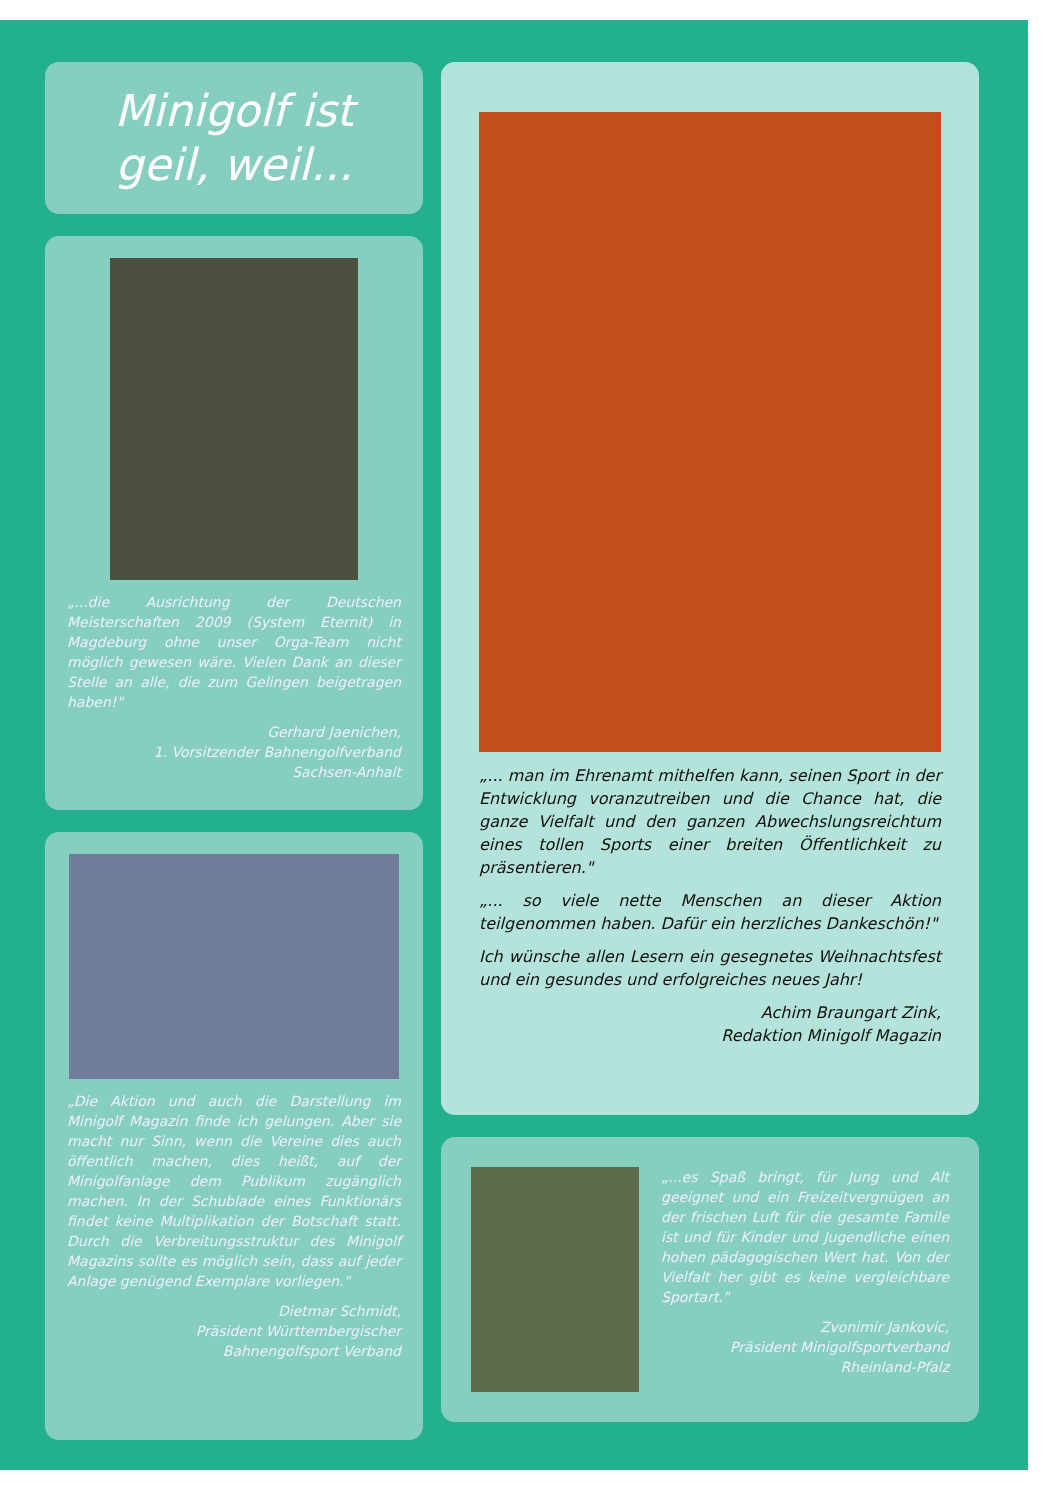Minigolf ist
geil, weil...
„...die Ausrichtung der Deutschen Meisterschaften 2009 (System Eternit) in Magdeburg ohne unser Orga-Team nicht möglich gewesen wäre. Vielen Dank an dieser Stelle an alle, die zum Gelingen beigetragen haben!"
Gerhard Jaenichen,
1. Vorsitzender Bahnengolfverband
Sachsen-Anhalt
„Die Aktion und auch die Darstellung im Minigolf Magazin finde ich gelungen. Aber sie macht nur Sinn, wenn die Vereine dies auch öffentlich machen, dies heißt, auf der Minigolfanlage dem Publikum zugänglich machen. In der Schublade eines Funktionärs findet keine Multiplikation der Botschaft statt. Durch die Verbreitungsstruktur des Minigolf Magazins sollte es möglich sein, dass auf jeder Anlage genügend Exemplare vorliegen."
Dietmar Schmidt,
Präsident Württembergischer
Bahnengolfsport Verband
„... man im Ehrenamt mithelfen kann, seinen Sport in der Entwicklung voranzutreiben und die Chance hat, die ganze Vielfalt und den ganzen Abwechslungsreichtum eines tollen Sports einer breiten Öffentlichkeit zu präsentieren."
„... so viele nette Menschen an dieser Aktion teilgenommen haben. Dafür ein herzliches Dankeschön!"
Ich wünsche allen Lesern ein gesegnetes Weihnachtsfest und ein gesundes und erfolgreiches neues Jahr!
Achim Braungart Zink,
Redaktion Minigolf Magazin
„...es Spaß bringt, für Jung und Alt geeignet und ein Freizeitvergnügen an der frischen Luft für die gesamte Famile ist und für Kinder und Jugendliche einen hohen pädagogischen Wert hat. Von der Vielfalt her gibt es keine vergleichbare Sportart."
Zvonimir Jankovic,
Präsident Minigolfsportverband
Rheinland-Pfalz